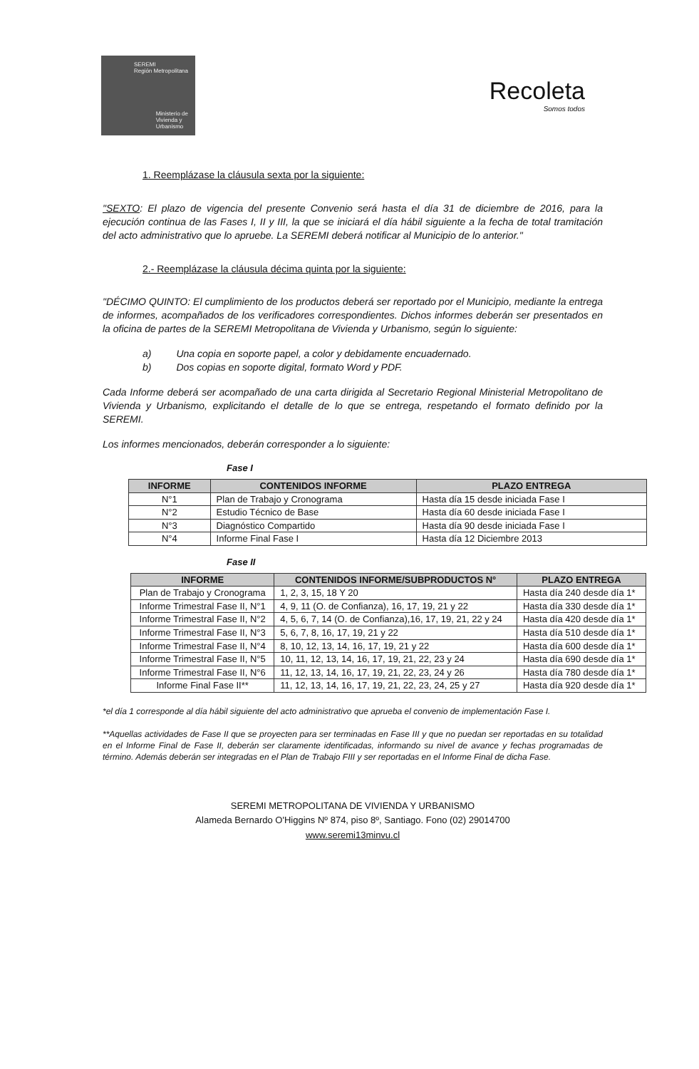SEREMI
Región Metropolitana
Ministerio de
Vivienda y
Urbanismo
Recoleta
Somos todos
1. Reemplázase la cláusula sexta por la siguiente:
"SEXTO: El plazo de vigencia del presente Convenio será hasta el día 31 de diciembre de 2016, para la ejecución continua de las Fases I, II y III, la que se iniciará el día hábil siguiente a la fecha de total tramitación del acto administrativo que lo apruebe. La SEREMI deberá notificar al Municipio de lo anterior."
2.- Reemplázase la cláusula décima quinta por la siguiente:
"DÉCIMO QUINTO: El cumplimiento de los productos deberá ser reportado por el Municipio, mediante la entrega de informes, acompañados de los verificadores correspondientes. Dichos informes deberán ser presentados en la oficina de partes de la SEREMI Metropolitana de Vivienda y Urbanismo, según lo siguiente:
a) Una copia en soporte papel, a color y debidamente encuadernado.
b) Dos copias en soporte digital, formato Word y PDF.
Cada Informe deberá ser acompañado de una carta dirigida al Secretario Regional Ministerial Metropolitano de Vivienda y Urbanismo, explicitando el detalle de lo que se entrega, respetando el formato definido por la SEREMI.
Los informes mencionados, deberán corresponder a lo siguiente:
Fase I
| INFORME | CONTENIDOS INFORME | PLAZO ENTREGA |
| --- | --- | --- |
| N°1 | Plan de Trabajo y Cronograma | Hasta día 15 desde iniciada Fase I |
| N°2 | Estudio Técnico de Base | Hasta día 60 desde iniciada Fase I |
| N°3 | Diagnóstico Compartido | Hasta día 90 desde iniciada Fase I |
| N°4 | Informe Final Fase I | Hasta día 12 Diciembre 2013 |
Fase II
| INFORME | CONTENIDOS INFORME/SUBPRODUCTOS N° | PLAZO ENTREGA |
| --- | --- | --- |
| Plan de Trabajo y Cronograma | 1, 2, 3, 15, 18 Y 20 | Hasta día 240 desde día 1* |
| Informe Trimestral Fase II, N°1 | 4, 9, 11 (O. de Confianza), 16, 17, 19, 21 y 22 | Hasta día 330 desde día 1* |
| Informe Trimestral Fase II, N°2 | 4, 5, 6, 7, 14 (O. de Confianza),16, 17, 19, 21, 22 y 24 | Hasta día 420 desde día 1* |
| Informe Trimestral Fase II, N°3 | 5, 6, 7, 8, 16, 17, 19, 21 y 22 | Hasta día 510 desde día 1* |
| Informe Trimestral Fase II, N°4 | 8, 10, 12, 13, 14, 16, 17, 19, 21 y 22 | Hasta día 600 desde día 1* |
| Informe Trimestral Fase II, N°5 | 10, 11, 12, 13, 14, 16, 17, 19, 21, 22, 23 y 24 | Hasta día 690 desde día 1* |
| Informe Trimestral Fase II, N°6 | 11, 12, 13, 14, 16, 17, 19, 21, 22, 23, 24 y 26 | Hasta día 780 desde día 1* |
| Informe Final Fase II** | 11, 12, 13, 14, 16, 17, 19, 21, 22, 23, 24, 25 y 27 | Hasta día 920 desde día 1* |
*el día 1 corresponde al día hábil siguiente del acto administrativo que aprueba el convenio de implementación Fase I.
**Aquellas actividades de Fase II que se proyecten para ser terminadas en Fase III y que no puedan ser reportadas en su totalidad en el Informe Final de Fase II, deberán ser claramente identificadas, informando su nivel de avance y fechas programadas de término. Además deberán ser integradas en el Plan de Trabajo FIII y ser reportadas en el Informe Final de dicha Fase.
SEREMI METROPOLITANA DE VIVIENDA Y URBANISMO
Alameda Bernardo O'Higgins Nº 874, piso 8º, Santiago. Fono (02) 29014700
www.seremi13minvu.cl